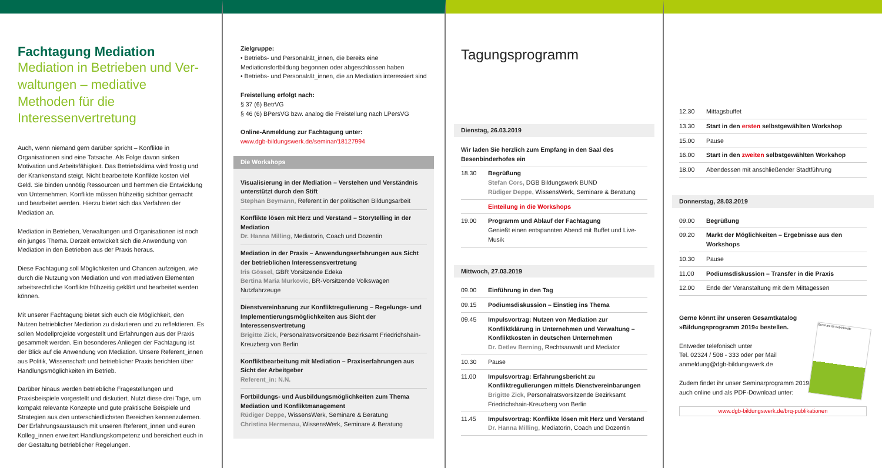Fachtagung Mediation
Mediation in Betrieben und Ver-waltungen – mediative Methoden für die Interessenvertretung
Auch, wenn niemand gern darüber spricht – Konflikte in Organisationen sind eine Tatsache. Als Folge davon sinken Motivation und Arbeitsfähigkeit. Das Betriebsklima wird frostig und der Krankenstand steigt. Nicht bearbeitete Konflikte kosten viel Geld. Sie binden unnötig Ressourcen und hemmen die Entwicklung von Unternehmen. Konflikte müssen frühzeitig sichtbar gemacht und bearbeitet werden. Hierzu bietet sich das Verfahren der Mediation an.
Mediation in Betrieben, Verwaltungen und Organisationen ist noch ein junges Thema. Derzeit entwickelt sich die Anwendung von Mediation in den Betrieben aus der Praxis heraus.
Diese Fachtagung soll Möglichkeiten und Chancen aufzeigen, wie durch die Nutzung von Mediation und von mediativen Elementen arbeitsrechtliche Konflikte frühzeitig geklärt und bearbeitet werden können.
Mit unserer Fachtagung bietet sich euch die Möglichkeit, den Nutzen betrieblicher Mediation zu diskutieren und zu reflektieren. Es sollen Modellprojekte vorgestellt und Erfahrungen aus der Praxis gesammelt werden. Ein besonderes Anliegen der Fachtagung ist der Blick auf die Anwendung von Mediation. Unsere Referent_innen aus Politik, Wissenschaft und betrieblicher Praxis berichten über Handlungsmöglichkeiten im Betrieb.
Darüber hinaus werden betriebliche Fragestellungen und Praxisbeispiele vorgestellt und diskutiert. Nutzt diese drei Tage, um kompakt relevante Konzepte und gute praktische Beispiele und Strategien aus den unterschiedlichsten Bereichen kennenzulernen. Der Erfahrungsaustausch mit unseren Referent_innen und euren Kolleg_innen erweitert Handlungskompetenz und bereichert euch in der Gestaltung betrieblicher Regelungen.
Zielgruppe:
• Betriebs- und Personalrät_innen, die bereits eine Mediationsfortbildung begonnen oder abgeschlossen haben
• Betriebs- und Personalrät_innen, die an Mediation interessiert sind
Freistellung erfolgt nach:
§ 37 (6) BetrVG
§ 46 (6) BPersVG bzw. analog die Freistellung nach LPersVG
Online-Anmeldung zur Fachtagung unter:
www.dgb-bildungswerk.de/seminar/18127994
Die Workshops
Visualisierung in der Mediation – Verstehen und Verständnis unterstützt durch den Stift
Stephan Beymann, Referent in der politischen Bildungsarbeit
Konflikte lösen mit Herz und Verstand – Storytelling in der Mediation
Dr. Hanna Milling, Mediatorin, Coach und Dozentin
Mediation in der Praxis – Anwendungserfahrungen aus Sicht der betrieblichen Interessensvertretung
Iris Gössel, GBR Vorsitzende Edeka
Bertina Maria Murkovic, BR-Vorsitzende Volkswagen Nutzfahrzeuge
Dienstvereinbarung zur Konfliktregulierung – Regelungs- und Implementierungsmöglichkeiten aus Sicht der Interessensvertretung
Brigitte Zick, Personalratsvorsitzende Bezirksamt Friedrichshain-Kreuzberg von Berlin
Konfliktbearbeitung mit Mediation – Praxiserfahrungen aus Sicht der Arbeitgeber
Referent_in: N.N.
Fortbildungs- und Ausbildungsmöglichkeiten zum Thema Mediation und Konfliktmanagement
Rüdiger Deppe, WissensWerk, Seminare & Beratung
Christina Hermenau, WissensWerk, Seminare & Beratung
Tagungsprogramm
Dienstag, 26.03.2019
Wir laden Sie herzlich zum Empfang in den Saal des Besenbinderhofes ein
18.30 Begrüßung
Stefan Cors, DGB Bildungswerk BUND
Rüdiger Deppe, WissensWerk, Seminare & Beratung
Einteilung in die Workshops
19.00 Programm und Ablauf der Fachtagung
Genießt einen entspannten Abend mit Buffet und Live-Musik
Mittwoch, 27.03.2019
09.00 Einführung in den Tag
09.15 Podiumsdiskussion – Einstieg ins Thema
09.45 Impulsvortrag: Nutzen von Mediation zur Konfliktklärung in Unternehmen und Verwaltung – Konfliktkosten in deutschen Unternehmen
Dr. Detlev Berning, Rechtsanwalt und Mediator
10.30 Pause
11.00 Impulsvortrag: Erfahrungsbericht zu Konfliktregulierungen mittels Dienstvereinbarungen
Brigitte Zick, Personalratsvorsitzende Bezirksamt Friedrichshain-Kreuzberg von Berlin
11.45 Impulsvortrag: Konflikte lösen mit Herz und Verstand
Dr. Hanna Milling, Mediatorin, Coach und Dozentin
12.30 Mittagsbuffet
13.30 Start in den ersten selbstgewählten Workshop
15.00 Pause
16.00 Start in den zweiten selbstgewählten Workshop
18.00 Abendessen mit anschließender Stadtführung
Donnerstag, 28.03.2019
09.00 Begrüßung
09.20 Markt der Möglichkeiten – Ergebnisse aus den Workshops
10.30 Pause
11.00 Podiumsdiskussion – Transfer in die Praxis
12.00 Ende der Veranstaltung mit dem Mittagessen
Gerne könnt ihr unseren Gesamtkatalog »Bildungsprogramm 2019« bestellen.
Entweder telefonisch unter
Tel. 02324 / 508 - 333 oder per Mail
anmeldung@dgb-bildungswerk.de
Zudem findet ihr unser Seminarprogramm 2019 auch online und als PDF-Download unter:
Seminare für Betriebsräte
www.dgb-bildungswerk.de/brq-publikationen